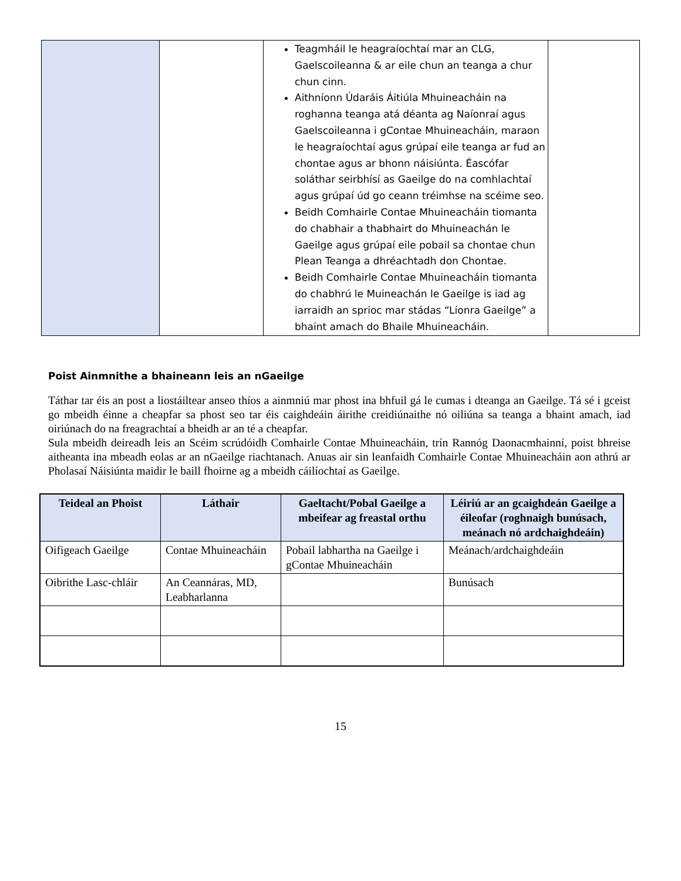| | | Teagmháil le heagraíochtaí mar an CLG, Gaelscoileanna & ar eile chun an teanga a chur chun cinn. Aithníonn Údaráis Áitiúla Mhuineacháin na roghanna teanga atá déanta ag Naíonraí agus Gaelscoileanna i gContae Mhuineacháin, maraon le heagraíochtaí agus grúpaí eile teanga ar fud an chontae agus ar bhonn náisiúnta. Éascófar soláthar seirbhísí as Gaeilge do na comhlachtaí agus grúpaí úd go ceann tréimhse na scéime seo. Beidh Comhairle Contae Mhuineacháin tiomanta do chabhair a thabhairt do Mhuineachán le Gaeilge agus grúpaí eile pobail sa chontae chun Plean Teanga a dhréachtadh don Chontae. Beidh Comhairle Contae Mhuineacháin tiomanta do chabhrú le Muineachán le Gaeilge is iad ag iarraidh an sprioc mar stádas “Líonra Gaeilge” a bhaint amach do Bhaile Mhuineacháin. | |
Poist Ainmnithe a bhaineann leis an nGaeilge
Táthar tar éis an post a liostáiltear anseo thíos a ainmniú mar phost ina bhfuil gá le cumas i dteanga an Gaeilge. Tá sé i gceist go mbeidh éinne a cheapfar sa phost seo tar éis caighdeáin áirithe creidiúnaithe nó oiliúna sa teanga a bhaint amach, iad oiriúnach do na freagrachtaí a bheidh ar an té a cheapfar.
Sula mbeidh deireadh leis an Scéim scrúdóidh Comhairle Contae Mhuineacháin, trín Rannóg Daonacmhainní, poist bhreise aitheanta ina mbeadh eolas ar an nGaeilge riachtanach. Anuas air sin leanfaidh Comhairle Contae Mhuineacháin aon athrú ar Pholasaí Náisiúnta maidir le baill fhoirne ag a mbeidh cáilíochtaí as Gaeilge.
| Teideal an Phoist | Láthair | Gaeltacht/Pobal Gaeilge a mbeifear ag freastal orthu | Léiriú ar an gcaighdeán Gaeilge a éileofar (roghnaigh bunúsach, meánach nó ardchaighdeáin) |
| --- | --- | --- | --- |
| Oifigeach Gaeilge | Contae Mhuineacháin | Pobail labhartha na Gaeilge i gContae Mhuineacháin | Meánach/ardchaighdeáin |
| Oibrithe Lasc-chláir | An Ceannáras, MD, Leabharlanna | | Bunúsach |
15